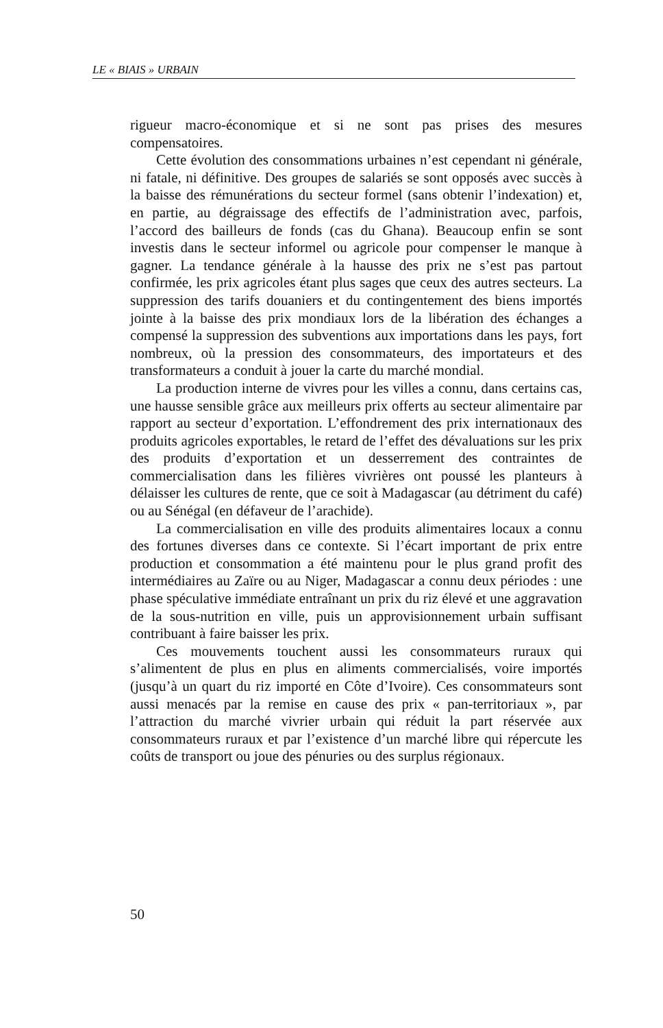LE « BIAIS » URBAIN
rigueur macro-économique et si ne sont pas prises des mesures compensatoires.
Cette évolution des consommations urbaines n’est cependant ni générale, ni fatale, ni définitive. Des groupes de salariés se sont opposés avec succès à la baisse des rémunérations du secteur formel (sans obtenir l’indexation) et, en partie, au dégraissage des effectifs de l’administration avec, parfois, l’accord des bailleurs de fonds (cas du Ghana). Beaucoup enfin se sont investis dans le secteur informel ou agricole pour compenser le manque à gagner. La tendance générale à la hausse des prix ne s’est pas partout confirmée, les prix agricoles étant plus sages que ceux des autres secteurs. La suppression des tarifs douaniers et du contingentement des biens importés jointe à la baisse des prix mondiaux lors de la libération des échanges a compensé la suppression des subventions aux importations dans les pays, fort nombreux, où la pression des consommateurs, des importateurs et des transformateurs a conduit à jouer la carte du marché mondial.
La production interne de vivres pour les villes a connu, dans certains cas, une hausse sensible grâce aux meilleurs prix offerts au secteur alimentaire par rapport au secteur d’exportation. L’effondrement des prix internationaux des produits agricoles exportables, le retard de l’effet des dévaluations sur les prix des produits d’exportation et un desserrement des contraintes de commercialisation dans les filières vivrières ont poussé les planteurs à délaisser les cultures de rente, que ce soit à Madagascar (au détriment du café) ou au Sénégal (en défaveur de l’arachide).
La commercialisation en ville des produits alimentaires locaux a connu des fortunes diverses dans ce contexte. Si l’écart important de prix entre production et consommation a été maintenu pour le plus grand profit des intermédiaires au Zaïre ou au Niger, Madagascar a connu deux périodes : une phase spéculative immédiate entraînant un prix du riz élevé et une aggravation de la sous-nutrition en ville, puis un approvisionnement urbain suffisant contribuant à faire baisser les prix.
Ces mouvements touchent aussi les consommateurs ruraux qui s’alimentent de plus en plus en aliments commercialisés, voire importés (jusqu’à un quart du riz importé en Côte d’Ivoire). Ces consommateurs sont aussi menacés par la remise en cause des prix « pan-territoriaux », par l’attraction du marché vivrier urbain qui réduit la part réservée aux consommateurs ruraux et par l’existence d’un marché libre qui répercute les coûts de transport ou joue des pénuries ou des surplus régionaux.
50